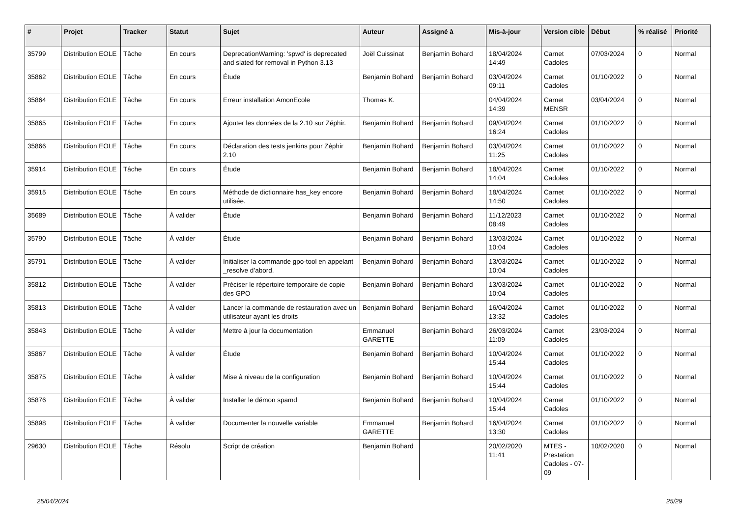| # | Projet | Tracker | Statut | Sujet | Auteur | Assigné à | Mis-à-jour | Version cible | Début | % réalisé | Priorité |
| --- | --- | --- | --- | --- | --- | --- | --- | --- | --- | --- | --- |
| 35799 | Distribution EOLE | Tâche | En cours | DeprecationWarning: 'spwd' is deprecated and slated for removal in Python 3.13 | Joël Cuissinat | Benjamin Bohard | 18/04/2024 14:49 | Carnet Cadoles | 07/03/2024 | 0 | Normal |
| 35862 | Distribution EOLE | Tâche | En cours | Étude | Benjamin Bohard | Benjamin Bohard | 03/04/2024 09:11 | Carnet Cadoles | 01/10/2022 | 0 | Normal |
| 35864 | Distribution EOLE | Tâche | En cours | Erreur installation AmonEcole | Thomas K. | | 04/04/2024 14:39 | Carnet MENSR | 03/04/2024 | 0 | Normal |
| 35865 | Distribution EOLE | Tâche | En cours | Ajouter les données de la 2.10 sur Zéphir. | Benjamin Bohard | Benjamin Bohard | 09/04/2024 16:24 | Carnet Cadoles | 01/10/2022 | 0 | Normal |
| 35866 | Distribution EOLE | Tâche | En cours | Déclaration des tests jenkins pour Zéphir 2.10 | Benjamin Bohard | Benjamin Bohard | 03/04/2024 11:25 | Carnet Cadoles | 01/10/2022 | 0 | Normal |
| 35914 | Distribution EOLE | Tâche | En cours | Étude | Benjamin Bohard | Benjamin Bohard | 18/04/2024 14:04 | Carnet Cadoles | 01/10/2022 | 0 | Normal |
| 35915 | Distribution EOLE | Tâche | En cours | Méthode de dictionnaire has_key encore utilisée. | Benjamin Bohard | Benjamin Bohard | 18/04/2024 14:50 | Carnet Cadoles | 01/10/2022 | 0 | Normal |
| 35689 | Distribution EOLE | Tâche | À valider | Étude | Benjamin Bohard | Benjamin Bohard | 11/12/2023 08:49 | Carnet Cadoles | 01/10/2022 | 0 | Normal |
| 35790 | Distribution EOLE | Tâche | À valider | Étude | Benjamin Bohard | Benjamin Bohard | 13/03/2024 10:04 | Carnet Cadoles | 01/10/2022 | 0 | Normal |
| 35791 | Distribution EOLE | Tâche | À valider | Initialiser la commande gpo-tool en appelant _resolve d’abord. | Benjamin Bohard | Benjamin Bohard | 13/03/2024 10:04 | Carnet Cadoles | 01/10/2022 | 0 | Normal |
| 35812 | Distribution EOLE | Tâche | À valider | Préciser le répertoire temporaire de copie des GPO | Benjamin Bohard | Benjamin Bohard | 13/03/2024 10:04 | Carnet Cadoles | 01/10/2022 | 0 | Normal |
| 35813 | Distribution EOLE | Tâche | À valider | Lancer la commande de restauration avec un utilisateur ayant les droits | Benjamin Bohard | Benjamin Bohard | 16/04/2024 13:32 | Carnet Cadoles | 01/10/2022 | 0 | Normal |
| 35843 | Distribution EOLE | Tâche | À valider | Mettre à jour la documentation | Emmanuel GARETTE | Benjamin Bohard | 26/03/2024 11:09 | Carnet Cadoles | 23/03/2024 | 0 | Normal |
| 35867 | Distribution EOLE | Tâche | À valider | Étude | Benjamin Bohard | Benjamin Bohard | 10/04/2024 15:44 | Carnet Cadoles | 01/10/2022 | 0 | Normal |
| 35875 | Distribution EOLE | Tâche | À valider | Mise à niveau de la configuration | Benjamin Bohard | Benjamin Bohard | 10/04/2024 15:44 | Carnet Cadoles | 01/10/2022 | 0 | Normal |
| 35876 | Distribution EOLE | Tâche | À valider | Installer le démon spamd | Benjamin Bohard | Benjamin Bohard | 10/04/2024 15:44 | Carnet Cadoles | 01/10/2022 | 0 | Normal |
| 35898 | Distribution EOLE | Tâche | À valider | Documenter la nouvelle variable | Emmanuel GARETTE | Benjamin Bohard | 16/04/2024 13:30 | Carnet Cadoles | 01/10/2022 | 0 | Normal |
| 29630 | Distribution EOLE | Tâche | Résolu | Script de création | Benjamin Bohard | | 20/02/2020 11:41 | MTES - Prestation Cadoles - 07-09 | 10/02/2020 | 0 | Normal |
25/04/2024 25/29